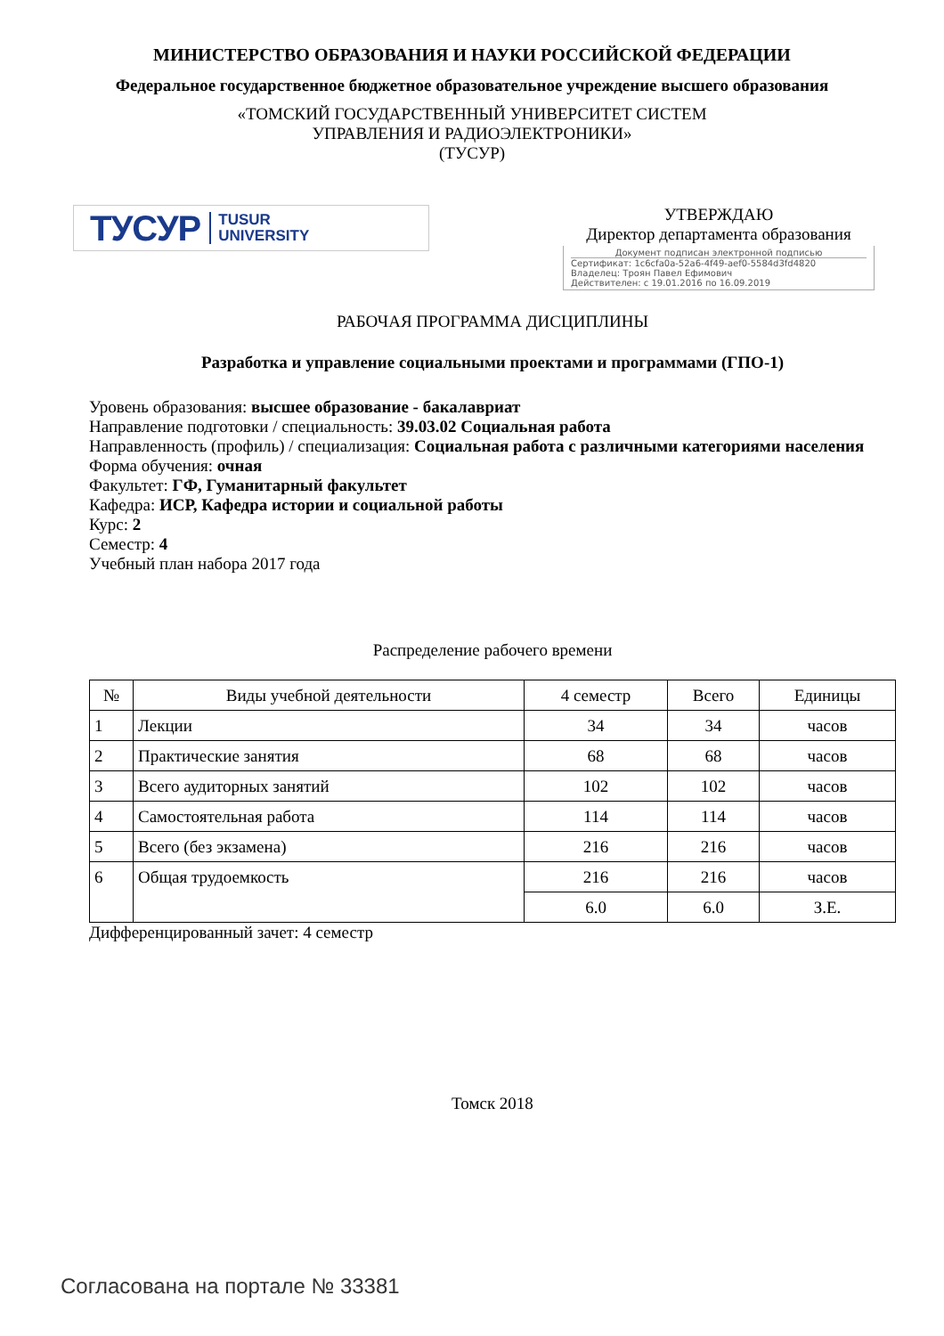МИНИСТЕРСТВО ОБРАЗОВАНИЯ И НАУКИ РОССИЙСКОЙ ФЕДЕРАЦИИ
Федеральное государственное бюджетное образовательное учреждение высшего образования
«ТОМСКИЙ ГОСУДАРСТВЕННЫЙ УНИВЕРСИТЕТ СИСТЕМ
УПРАВЛЕНИЯ И РАДИОЭЛЕКТРОНИКИ»
(ТУСУР)
ТУСУР TUSUR
UNIVERSITY
УТВЕРЖДАЮ
Директор департамента образования
Документ подписан электронной подписью
Сертификат: 1c6cfa0a-52a6-4f49-aef0-5584d3fd4820
Владелец: Троян Павел Ефимович
Действителен: с 19.01.2016 по 16.09.2019
РАБОЧАЯ ПРОГРАММА ДИСЦИПЛИНЫ
Разработка и управление социальными проектами и программами (ГПО-1)
Уровень образования: высшее образование - бакалавриат
Направление подготовки / специальность: 39.03.02 Социальная работа
Направленность (профиль) / специализация: Социальная работа с различными категориями населения
Форма обучения: очная
Факультет: ГФ, Гуманитарный факультет
Кафедра: ИСР, Кафедра истории и социальной работы
Курс: 2
Семестр: 4
Учебный план набора 2017 года
Распределение рабочего времени
| № | Виды учебной деятельности | 4 семестр | Всего | Единицы |
| --- | --- | --- | --- | --- |
| 1 | Лекции | 34 | 34 | часов |
| 2 | Практические занятия | 68 | 68 | часов |
| 3 | Всего аудиторных занятий | 102 | 102 | часов |
| 4 | Самостоятельная работа | 114 | 114 | часов |
| 5 | Всего (без экзамена) | 216 | 216 | часов |
| 6 | Общая трудоемкость | 216 | 216 | часов |
| | | 6.0 | 6.0 | З.Е. |
Дифференцированный зачет: 4 семестр
Томск 2018
Согласована на портале № 33381